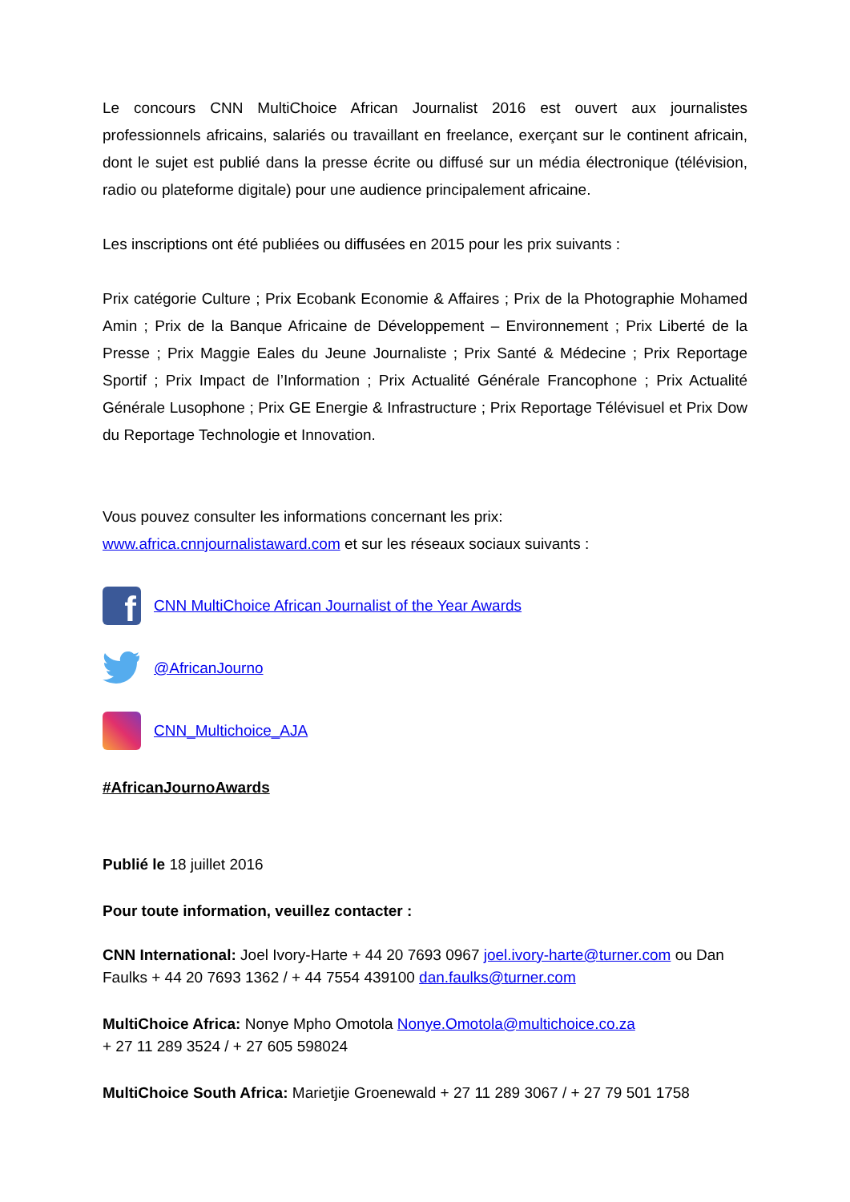Le concours CNN MultiChoice African Journalist 2016 est ouvert aux journalistes professionnels africains, salariés ou travaillant en freelance, exerçant sur le continent africain, dont le sujet est publié dans la presse écrite ou diffusé sur un média électronique (télévision, radio ou plateforme digitale) pour une audience principalement africaine.
Les inscriptions ont été publiées ou diffusées en 2015 pour les prix suivants :
Prix catégorie Culture ; Prix Ecobank Economie & Affaires ; Prix de la Photographie Mohamed Amin ; Prix de la Banque Africaine de Développement – Environnement ; Prix Liberté de la Presse ; Prix Maggie Eales du Jeune Journaliste ; Prix Santé & Médecine ; Prix Reportage Sportif ; Prix Impact de l’Information ; Prix Actualité Générale Francophone ; Prix Actualité Générale Lusophone ; Prix GE Energie & Infrastructure ; Prix Reportage Télévisuel et Prix Dow du Reportage Technologie et Innovation.
Vous pouvez consulter les informations concernant les prix:
www.africa.cnnjournalistaward.com et sur les réseaux sociaux suivants :
f
CNN MultiChoice African Journalist of the Year Awards
@AfricanJourno
CNN_Multichoice_AJA
#AfricanJournoAwards
Publié le 18 juillet 2016
Pour toute information, veuillez contacter :
CNN International: Joel Ivory-Harte + 44 20 7693 0967 joel.ivory-harte@turner.com ou Dan Faulks + 44 20 7693 1362 / + 44 7554 439100 dan.faulks@turner.com
MultiChoice Africa: Nonye Mpho Omotola Nonye.Omotola@multichoice.co.za
+ 27 11 289 3524 / + 27 605 598024
MultiChoice South Africa: Marietjie Groenewald + 27 11 289 3067 / + 27 79 501 1758